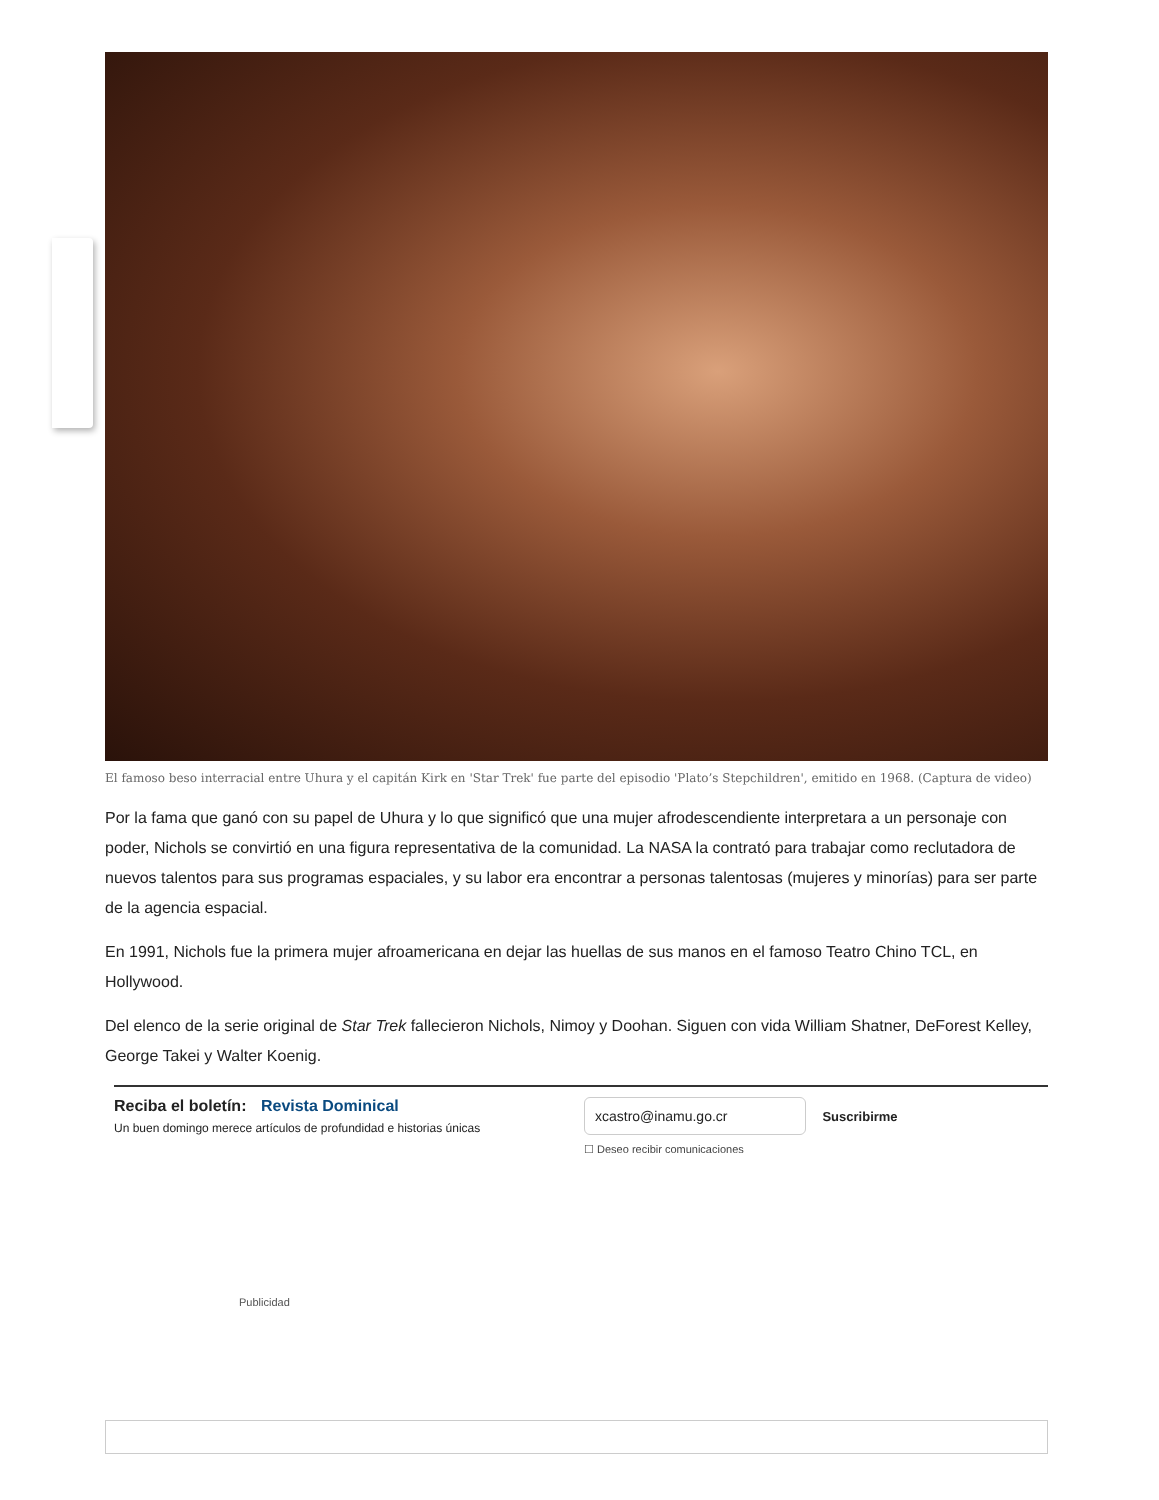El famoso beso interracial entre Uhura y el capitán Kirk en 'Star Trek' fue parte del episodio 'Plato’s Stepchildren', emitido en 1968. (Captura de video)
Por la fama que ganó con su papel de Uhura y lo que significó que una mujer afrodescendiente interpretara a un personaje con poder, Nichols se convirtió en una figura representativa de la comunidad. La NASA la contrató para trabajar como reclutadora de nuevos talentos para sus programas espaciales, y su labor era encontrar a personas talentosas (mujeres y minorías) para ser parte de la agencia espacial.
En 1991, Nichols fue la primera mujer afroamericana en dejar las huellas de sus manos en el famoso Teatro Chino TCL, en Hollywood.
Del elenco de la serie original de Star Trek fallecieron Nichols, Nimoy y Doohan. Siguen con vida William Shatner, DeForest Kelley, George Takei y Walter Koenig.
Reciba el boletín: Revista Dominical
Un buen domingo merece artículos de profundidad e historias únicas
xcastro@inamu.go.cr Suscribirme
☐ Deseo recibir comunicaciones
Publicidad